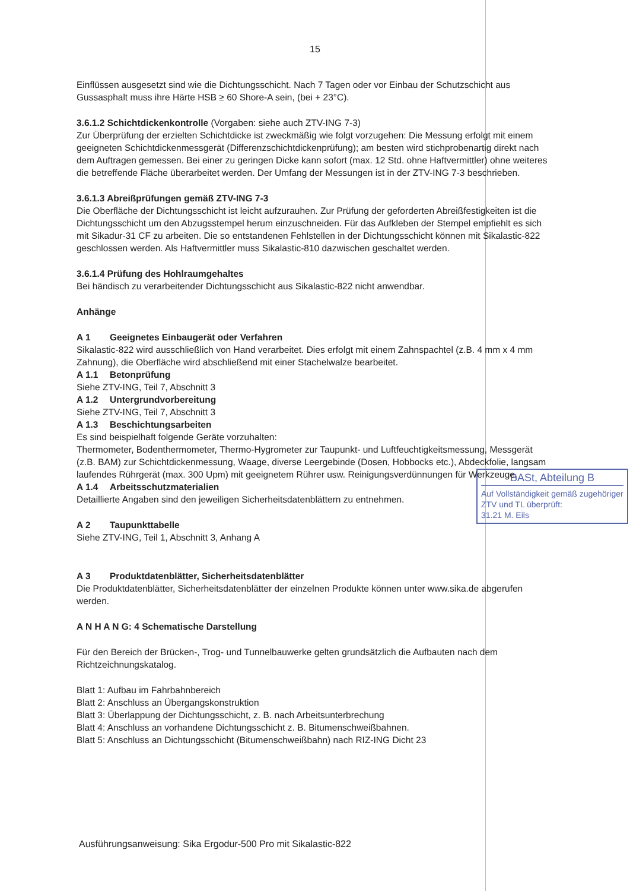15
Einflüssen ausgesetzt sind wie die Dichtungsschicht. Nach 7 Tagen oder vor Einbau der Schutzschicht aus Gussasphalt muss ihre Härte HSB ≥ 60 Shore-A sein, (bei + 23°C).
3.6.1.2 Schichtdickenkontrolle (Vorgaben: siehe auch ZTV-ING 7-3)
Zur Überprüfung der erzielten Schichtdicke ist zweckmäßig wie folgt vorzugehen: Die Messung erfolgt mit einem geeigneten Schichtdickenmessgerät (Differenzschichtdickenprüfung); am besten wird stichprobenartig direkt nach dem Auftragen gemessen. Bei einer zu geringen Dicke kann sofort (max. 12 Std. ohne Haftvermittler) ohne weiteres die betreffende Fläche überarbeitet werden. Der Umfang der Messungen ist in der ZTV-ING 7-3 beschrieben.
3.6.1.3 Abreißprüfungen gemäß ZTV-ING 7-3
Die Oberfläche der Dichtungsschicht ist leicht aufzurauhen. Zur Prüfung der geforderten Abreißfestigkeiten ist die Dichtungsschicht um den Abzugsstempel herum einzuschneiden. Für das Aufkleben der Stempel empfiehlt es sich mit Sikadur-31 CF zu arbeiten. Die so entstandenen Fehlstellen in der Dichtungsschicht können mit Sikalastic-822 geschlossen werden. Als Haftvermittler muss Sikalastic-810 dazwischen geschaltet werden.
3.6.1.4 Prüfung des Hohlraumgehaltes
Bei händisch zu verarbeitender Dichtungsschicht aus Sikalastic-822 nicht anwendbar.
Anhänge
A 1 Geeignetes Einbaugerät oder Verfahren
Sikalastic-822 wird ausschließlich von Hand verarbeitet. Dies erfolgt mit einem Zahnspachtel (z.B. 4 mm x 4 mm Zahnung), die Oberfläche wird abschließend mit einer Stachelwalze bearbeitet.
A 1.1 Betonprüfung
Siehe ZTV-ING, Teil 7, Abschnitt 3
A 1.2 Untergrundvorbereitung
Siehe ZTV-ING, Teil 7, Abschnitt 3
A 1.3 Beschichtungsarbeiten
Es sind beispielhaft folgende Geräte vorzuhalten:
Thermometer, Bodenthermometer, Thermo-Hygrometer zur Taupunkt- und Luftfeuchtigkeitsmessung, Messgerät (z.B. BAM) zur Schichtdickenmessung, Waage, diverse Leergebinde (Dosen, Hobbocks etc.), Abdeckfolie, langsam laufendes Rührgerät (max. 300 Upm) mit geeignetem Rührer usw. Reinigungsverdünnungen für Werkzeuge.
BASt, Abteilung B
Auf Vollständigkeit gemäß zugehöriger ZTV und TL überprüft:
31.21 M. Eils
A 1.4 Arbeitsschutzmaterialien
Detaillierte Angaben sind den jeweiligen Sicherheitsdatenblättern zu entnehmen.
A 2 Taupunkttabelle
Siehe ZTV-ING, Teil 1, Abschnitt 3, Anhang A
A 3 Produktdatenblätter, Sicherheitsdatenblätter
Die Produktdatenblätter, Sicherheitsdatenblätter der einzelnen Produkte können unter www.sika.de abgerufen werden.
A N H A N G: 4 Schematische Darstellung
Für den Bereich der Brücken-, Trog- und Tunnelbauwerke gelten grundsätzlich die Aufbauten nach dem Richtzeichnungskatalog.
Blatt 1: Aufbau im Fahrbahnbereich
Blatt 2: Anschluss an Übergangskonstruktion
Blatt 3: Überlappung der Dichtungsschicht, z. B. nach Arbeitsunterbrechung
Blatt 4: Anschluss an vorhandene Dichtungsschicht z. B. Bitumenschweißbahnen.
Blatt 5: Anschluss an Dichtungsschicht (Bitumenschweißbahn) nach RIZ-ING Dicht 23
Ausführungsanweisung: Sika Ergodur-500 Pro mit Sikalastic-822